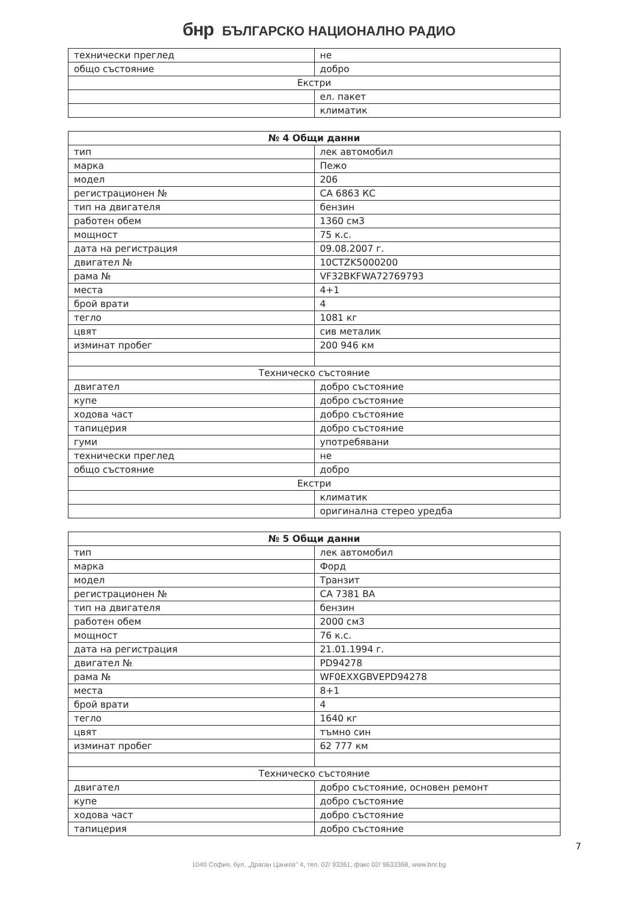бнр БЪЛГАРСКО НАЦИОНАЛНО РАДИО
| технически преглед | не |
| общо състояние | добро |
| Екстри | |
| | ел. пакет |
| | климатик |
| № 4 Общи данни | |
| --- | --- |
| тип | лек автомобил |
| марка | Пежо |
| модел | 206 |
| регистрационен № | СА 6863 КС |
| тип на двигателя | бензин |
| работен обем | 1360 см3 |
| мощност | 75 к.с. |
| дата на регистрация | 09.08.2007 г. |
| двигател № | 10CTZK5000200 |
| рама № | VF32BKFWA72769793 |
| места | 4+1 |
| брой врати | 4 |
| тегло | 1081 кг |
| цвят | сив металик |
| изминат пробег | 200 946 км |
| Техническо състояние | |
| двигател | добро състояние |
| купе | добро състояние |
| ходова част | добро състояние |
| тапицерия | добро състояние |
| гуми | употребявани |
| технически преглед | не |
| общо състояние | добро |
| Екстри | |
| | климатик |
| | оригинална стерео уредба |
| № 5 Общи данни | |
| --- | --- |
| тип | лек автомобил |
| марка | Форд |
| модел | Транзит |
| регистрационен № | СА 7381 ВА |
| тип на двигателя | бензин |
| работен обем | 2000 см3 |
| мощност | 76 к.с. |
| дата на регистрация | 21.01.1994 г. |
| двигател № | PD94278 |
| рама № | WF0EXXGBVEPD94278 |
| места | 8+1 |
| брой врати | 4 |
| тегло | 1640 кг |
| цвят | тъмно син |
| изминат пробег | 62 777 км |
| Техническо състояние | |
| двигател | добро състояние, основен ремонт |
| купе | добро състояние |
| ходова част | добро състояние |
| тапицерия | добро състояние |
7
1040 София, бул. „Драган Цанков" 4, тел. 02/ 93361, факс 02/ 9633368, www.bnr.bg